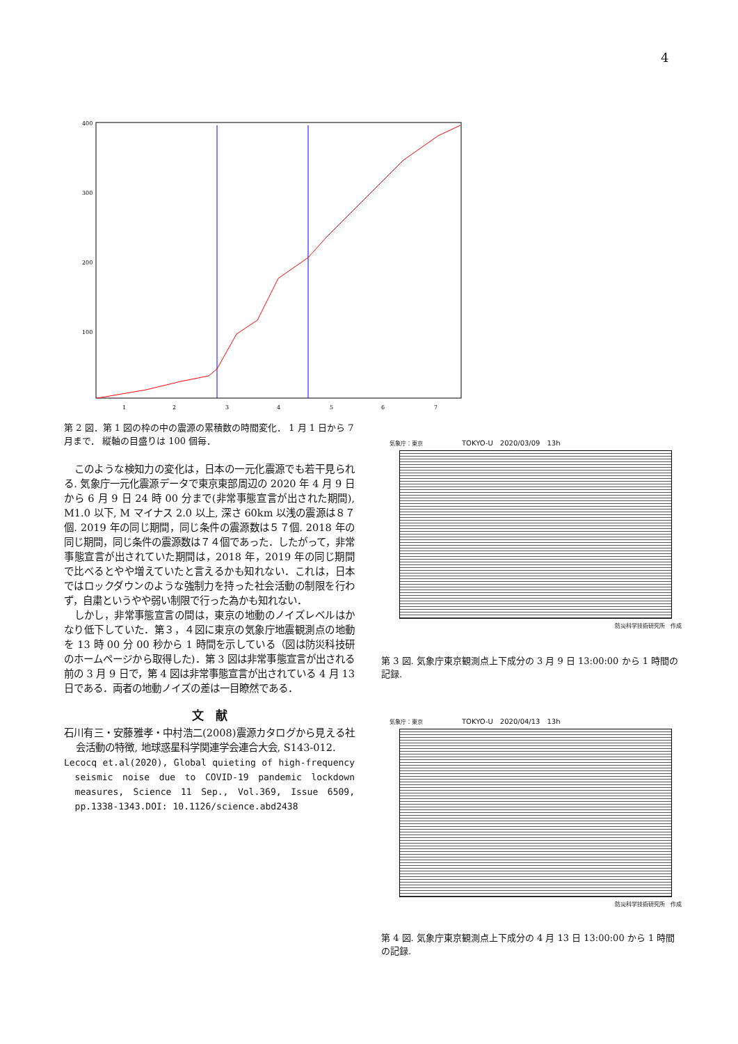4
400
300
200
100
1
2
3
4
5
6
7
第 2 図．第 1 図の枠の中の震源の累積数の時間変化． 1 月 1 日から 7 月まで． 縦軸の目盛りは 100 個毎．
このような検知力の変化は，日本の一元化震源でも若干見られる. 気象庁一元化震源データで東京東部周辺の 2020 年 4 月 9 日から 6 月 9 日 24 時 00 分まで(非常事態宣言が出された期間), M1.0 以下, M マイナス 2.0 以上, 深さ 60km 以浅の震源は８７個. 2019 年の同じ期間，同じ条件の震源数は５７個. 2018 年の同じ期間，同じ条件の震源数は７４個であった．したがって，非常事態宣言が出されていた期間は，2018 年，2019 年の同じ期間で比べるとやや増えていたと言えるかも知れない．これは，日本ではロックダウンのような強制力を持った社会活動の制限を行わず，自粛というやや弱い制限で行った為かも知れない．
しかし，非常事態宣言の間は，東京の地動のノイズレベルはかなり低下していた．第３，４図に東京の気象庁地震観測点の地動を 13 時 00 分 00 秒から 1 時間を示している（図は防災科技研のホームページから取得した)．第 3 図は非常事態宣言が出される前の 3 月 9 日で，第 4 図は非常事態宣言が出されている 4 月 13 日である．両者の地動ノイズの差は一目瞭然である．
文　献
石川有三・安藤雅孝・中村浩二(2008)震源カタログから見える社会活動の特徴, 地球惑星科学関連学会連合大会, S143-012.
Lecocq et.al(2020), Global quieting of high-frequency seismic noise due to COVID-19 pandemic lockdown measures, Science 11 Sep., Vol.369, Issue 6509, pp.1338-1343.DOI: 10.1126/science.abd2438
気象庁：東京　　　　　　　TOKYO-U　2020/03/09　13h
防災科学技術研究所　作成
第 3 図. 気象庁東京観測点上下成分の 3 月 9 日 13:00:00 から 1 時間の記録.
気象庁：東京　　　　　　　TOKYO-U　2020/04/13　13h
防災科学技術研究所　作成
第 4 図. 気象庁東京観測点上下成分の 4 月 13 日 13:00:00 から 1 時間の記録.